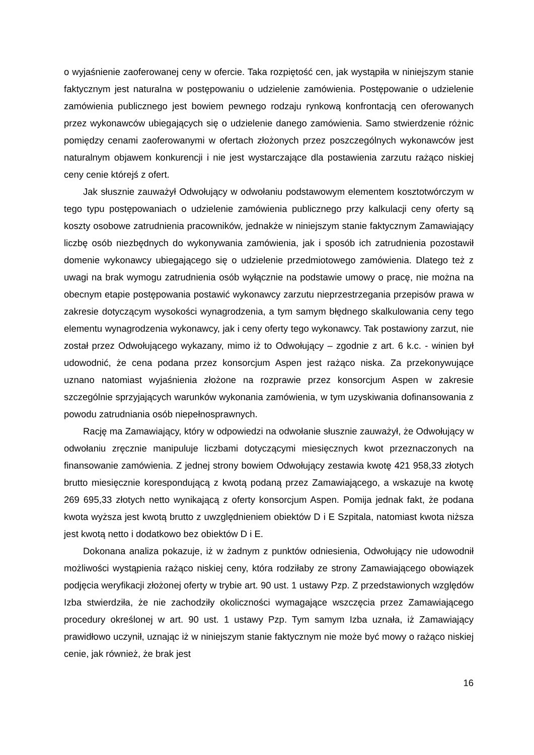o wyjaśnienie zaoferowanej ceny w ofercie. Taka rozpiętość cen, jak wystąpiła w niniejszym stanie faktycznym jest naturalna w postępowaniu o udzielenie zamówienia. Postępowanie o udzielenie zamówienia publicznego jest bowiem pewnego rodzaju rynkową konfrontacją cen oferowanych przez wykonawców ubiegających się o udzielenie danego zamówienia. Samo stwierdzenie różnic pomiędzy cenami zaoferowanymi w ofertach złożonych przez poszczególnych wykonawców jest naturalnym objawem konkurencji i nie jest wystarczające dla postawienia zarzutu rażąco niskiej ceny cenie którejś z ofert.
Jak słusznie zauważył Odwołujący w odwołaniu podstawowym elementem kosztotwórczym w tego typu postępowaniach o udzielenie zamówienia publicznego przy kalkulacji ceny oferty są koszty osobowe zatrudnienia pracowników, jednakże w niniejszym stanie faktycznym Zamawiający liczbę osób niezbędnych do wykonywania zamówienia, jak i sposób ich zatrudnienia pozostawił domenie wykonawcy ubiegającego się o udzielenie przedmiotowego zamówienia. Dlatego też z uwagi na brak wymogu zatrudnienia osób wyłącznie na podstawie umowy o pracę, nie można na obecnym etapie postępowania postawić wykonawcy zarzutu nieprzestrzegania przepisów prawa w zakresie dotyczącym wysokości wynagrodzenia, a tym samym błędnego skalkulowania ceny tego elementu wynagrodzenia wykonawcy, jak i ceny oferty tego wykonawcy. Tak postawiony zarzut, nie został przez Odwołującego wykazany, mimo iż to Odwołujący – zgodnie z art. 6 k.c. - winien był udowodnić, że cena podana przez konsorcjum Aspen jest rażąco niska. Za przekonywujące uznano natomiast wyjaśnienia złożone na rozprawie przez konsorcjum Aspen w zakresie szczególnie sprzyjających warunków wykonania zamówienia, w tym uzyskiwania dofinansowania z powodu zatrudniania osób niepełnosprawnych.
Rację ma Zamawiający, który w odpowiedzi na odwołanie słusznie zauważył, że Odwołujący w odwołaniu zręcznie manipuluje liczbami dotyczącymi miesięcznych kwot przeznaczonych na finansowanie zamówienia. Z jednej strony bowiem Odwołujący zestawia kwotę 421 958,33 złotych brutto miesięcznie korespondującą z kwotą podaną przez Zamawiającego, a wskazuje na kwotę 269 695,33 złotych netto wynikającą z oferty konsorcjum Aspen. Pomija jednak fakt, że podana kwota wyższa jest kwotą brutto z uwzględnieniem obiektów D i E Szpitala, natomiast kwota niższa jest kwotą netto i dodatkowo bez obiektów D i E.
Dokonana analiza pokazuje, iż w żadnym z punktów odniesienia, Odwołujący nie udowodnił możliwości wystąpienia rażąco niskiej ceny, która rodziłaby ze strony Zamawiającego obowiązek podjęcia weryfikacji złożonej oferty w trybie art. 90 ust. 1 ustawy Pzp. Z przedstawionych względów Izba stwierdziła, że nie zachodziły okoliczności wymagające wszczęcia przez Zamawiającego procedury określonej w art. 90 ust. 1 ustawy Pzp. Tym samym Izba uznała, iż Zamawiający prawidłowo uczynił, uznając iż w niniejszym stanie faktycznym nie może być mowy o rażąco niskiej cenie, jak również, że brak jest
16